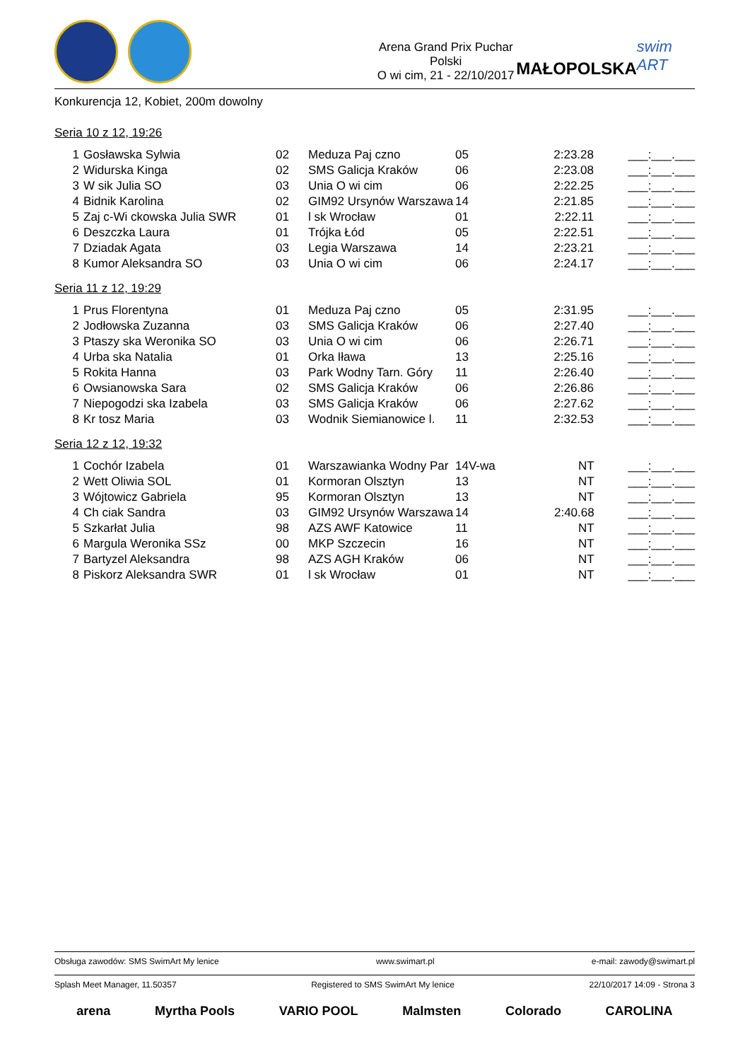Arena Grand Prix Puchar Polski
O wi cim, 21 - 22/10/2017
MAŁOPOLSKA
swim ART
Konkurencja 12, Kobiet, 200m dowolny
Seria 10 z 12, 19:26
| 1 | Gosławska Sylwia | 02 | Meduza Paj czno | 05 | 2:23.28 | ___:___.___ |
| 2 | Widurska Kinga | 02 | SMS Galicja Kraków | 06 | 2:23.08 | ___:___.___ |
| 3 | W sik Julia SO | 03 | Unia O wi cim | 06 | 2:22.25 | ___:___.___ |
| 4 | Bidnik Karolina | 02 | GIM92 Ursynów Warszawa | 14 | 2:21.85 | ___:___.___ |
| 5 | Zaj c-Wi ckowska Julia SWR | 01 | l sk Wrocław | 01 | 2:22.11 | ___:___.___ |
| 6 | Deszczka Laura | 01 | Trójka Łód | 05 | 2:22.51 | ___:___.___ |
| 7 | Dziadak Agata | 03 | Legia Warszawa | 14 | 2:23.21 | ___:___.___ |
| 8 | Kumor Aleksandra SO | 03 | Unia O wi cim | 06 | 2:24.17 | ___:___.___ |
Seria 11 z 12, 19:29
| 1 | Prus Florentyna | 01 | Meduza Paj czno | 05 | 2:31.95 | ___:___.___ |
| 2 | Jodłowska Zuzanna | 03 | SMS Galicja Kraków | 06 | 2:27.40 | ___:___.___ |
| 3 | Ptaszy ska Weronika SO | 03 | Unia O wi cim | 06 | 2:26.71 | ___:___.___ |
| 4 | Urba ska Natalia | 01 | Orka Iława | 13 | 2:25.16 | ___:___.___ |
| 5 | Rokita Hanna | 03 | Park Wodny Tarn. Góry | 11 | 2:26.40 | ___:___.___ |
| 6 | Owsianowska Sara | 02 | SMS Galicja Kraków | 06 | 2:26.86 | ___:___.___ |
| 7 | Niepogodzi ska Izabela | 03 | SMS Galicja Kraków | 06 | 2:27.62 | ___:___.___ |
| 8 | Kr tosz Maria | 03 | Wodnik Siemianowice l. | 11 | 2:32.53 | ___:___.___ |
Seria 12 z 12, 19:32
| 1 | Cochór Izabela | 01 | Warszawianka Wodny Par | 14V-wa | NT | ___:___.___ |
| 2 | Wett Oliwia SOL | 01 | Kormoran Olsztyn | 13 | NT | ___:___.___ |
| 3 | Wójtowicz Gabriela | 95 | Kormoran Olsztyn | 13 | NT | ___:___.___ |
| 4 | Ch ciak Sandra | 03 | GIM92 Ursynów Warszawa | 14 | 2:40.68 | ___:___.___ |
| 5 | Szkarłat Julia | 98 | AZS AWF Katowice | 11 | NT | ___:___.___ |
| 6 | Margula Weronika SSz | 00 | MKP Szczecin | 16 | NT | ___:___.___ |
| 7 | Bartyzel Aleksandra | 98 | AZS AGH Kraków | 06 | NT | ___:___.___ |
| 8 | Piskorz Aleksandra SWR | 01 | l sk Wrocław | 01 | NT | ___:___.___ |
Obsługa zawodów: SMS SwimArt My lenice www.swimart.pl e-mail: zawody@swimart.pl
Splash Meet Manager, 11.50357 Registered to SMS SwimArt My lenice 22/10/2017 14:09 - Strona 3
arena Myrtha Pools VARIO POOL Malmsten Colorado CAROLINA